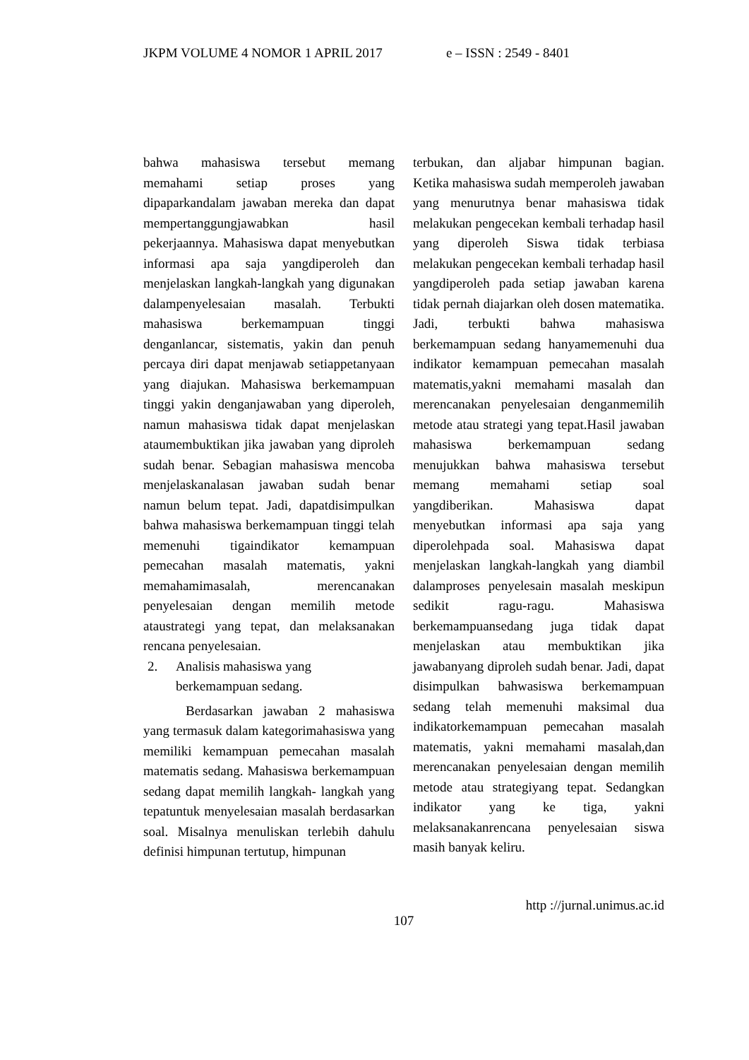JKPM VOLUME 4 NOMOR 1 APRIL 2017 e – ISSN : 2549 - 8401
bahwa mahasiswa tersebut memang memahami setiap proses yang dipaparkandalam jawaban mereka dan dapat mempertanggungjawabkan hasil pekerjaannya. Mahasiswa dapat menyebutkan informasi apa saja yangdiperoleh dan menjelaskan langkah-langkah yang digunakan dalampenyelesaian masalah. Terbukti mahasiswa berkemampuan tinggi denganlancar, sistematis, yakin dan penuh percaya diri dapat menjawab setiappetanyaan yang diajukan. Mahasiswa berkemampuan tinggi yakin denganjawaban yang diperoleh, namun mahasiswa tidak dapat menjelaskan ataumembuktikan jika jawaban yang diproleh sudah benar. Sebagian mahasiswa mencoba menjelaskanalasan jawaban sudah benar namun belum tepat. Jadi, dapatdisimpulkan bahwa mahasiswa berkemampuan tinggi telah memenuhi tigaindikator kemampuan pemecahan masalah matematis, yakni memahamimasalah, merencanakan penyelesaian dengan memilih metode ataustrategi yang tepat, dan melaksanakan rencana penyelesaian.
2. Analisis mahasiswa yang
berkemampuan sedang.
Berdasarkan jawaban 2 mahasiswa yang termasuk dalam kategorimahasiswa yang memiliki kemampuan pemecahan masalah matematis sedang. Mahasiswa berkemampuan sedang dapat memilih langkah- langkah yang tepatuntuk menyelesaian masalah berdasarkan soal. Misalnya menuliskan terlebih dahulu definisi himpunan tertutup, himpunan
terbukan, dan aljabar himpunan bagian. Ketika mahasiswa sudah memperoleh jawaban yang menurutnya benar mahasiswa tidak melakukan pengecekan kembali terhadap hasil yang diperoleh Siswa tidak terbiasa melakukan pengecekan kembali terhadap hasil yangdiperoleh pada setiap jawaban karena tidak pernah diajarkan oleh dosen matematika. Jadi, terbukti bahwa mahasiswa berkemampuan sedang hanyamemenuhi dua indikator kemampuan pemecahan masalah matematis,yakni memahami masalah dan merencanakan penyelesaian denganmemilih metode atau strategi yang tepat.Hasil jawaban mahasiswa berkemampuan sedang menujukkan bahwa mahasiswa tersebut memang memahami setiap soal yangdiberikan. Mahasiswa dapat menyebutkan informasi apa saja yang diperolehpada soal. Mahasiswa dapat menjelaskan langkah-langkah yang diambil dalamproses penyelesain masalah meskipun sedikit ragu-ragu. Mahasiswa berkemampuansedang juga tidak dapat menjelaskan atau membuktikan jika jawabanyang diproleh sudah benar. Jadi, dapat disimpulkan bahwasiswa berkemampuan sedang telah memenuhi maksimal dua indikatorkemampuan pemecahan masalah matematis, yakni memahami masalah,dan merencanakan penyelesaian dengan memilih metode atau strategiyang tepat. Sedangkan indikator yang ke tiga, yakni melaksanakanrencana penyelesaian siswa masih banyak keliru.
http ://jurnal.unimus.ac.id
107